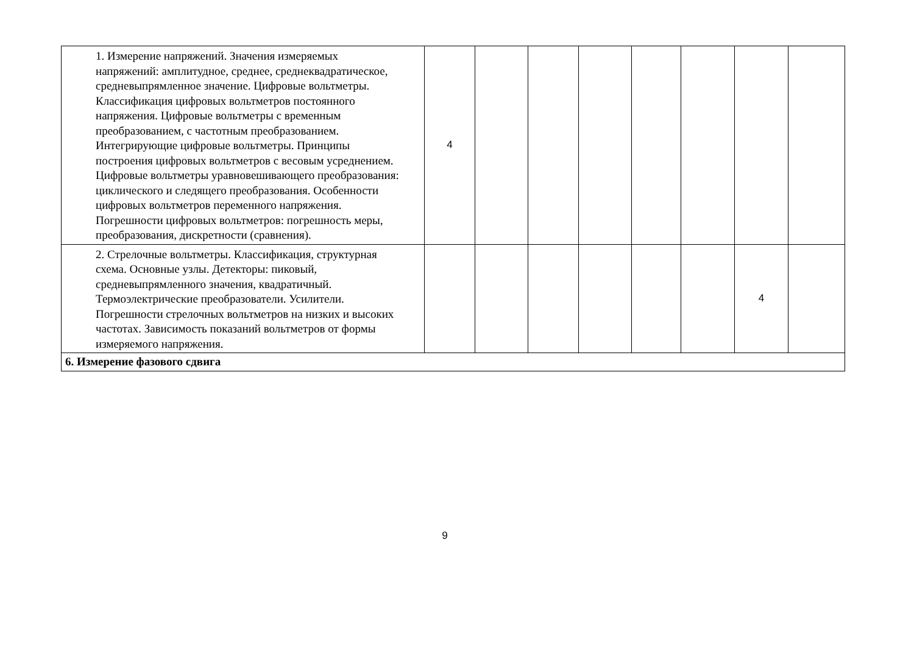| 1. Измерение напряжений. Значения измеряемых напряжений: амплитудное, среднее, среднеквадратическое, средневыпрямленное значение. Цифровые вольтметры. Классификация цифровых вольтметров постоянного напряжения. Цифровые вольтметры с временным преобразованием, с частотным преобразованием. Интегрирующие цифровые вольтметры. Принципы построения цифровых вольтметров с весовым усреднением. Цифровые вольтметры уравновешивающего преобразования: циклического и следящего преобразования. Особенности цифровых вольтметров переменного напряжения. Погрешности цифровых вольтметров: погрешность меры, преобразования, дискретности (сравнения). | 4 | | | | | | | |
| 2. Стрелочные вольтметры. Классификация, структурная схема. Основные узлы. Детекторы: пиковый, средневыпрямленного значения, квадратичный. Термоэлектрические преобразователи. Усилители. Погрешности стрелочных вольтметров на низких и высоких частотах. Зависимость показаний вольтметров от формы измеряемого напряжения. | | | | | | | 4 | |
| 6. Измерение фазового сдвига | | | | | | | | |
9